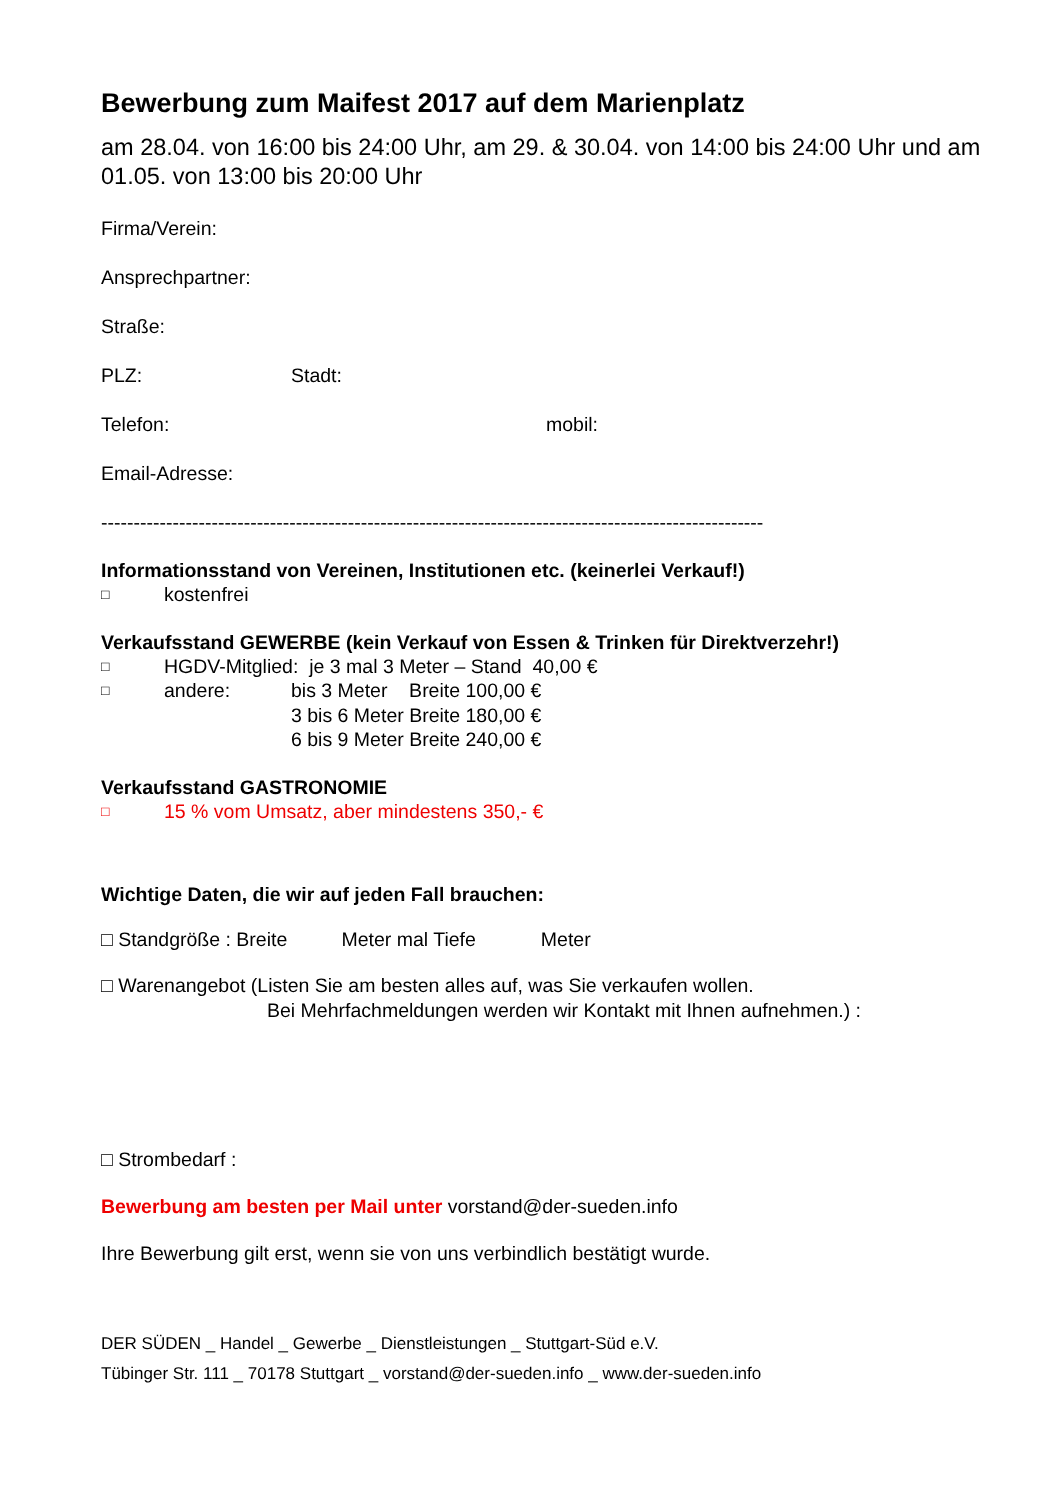Bewerbung zum Maifest 2017 auf dem Marienplatz
am 28.04. von 16:00 bis 24:00 Uhr, am 29. & 30.04. von 14:00 bis 24:00 Uhr und am 01.05. von 13:00 bis 20:00 Uhr
Firma/Verein:
Ansprechpartner:
Straße:
PLZ: Stadt:
Telefon: mobil:
Email-Adresse:
------------------------------------------------------------------------------------------------------
Informationsstand von Vereinen, Institutionen etc. (keinerlei Verkauf!)
□ kostenfrei
Verkaufsstand GEWERBE (kein Verkauf von Essen & Trinken für Direktverzehr!)
□ HGDV-Mitglied: je 3 mal 3 Meter – Stand 40,00 €
□ andere: bis 3 Meter Breite 100,00 €
3 bis 6 Meter Breite 180,00 €
6 bis 9 Meter Breite 240,00 €
Verkaufsstand GASTRONOMIE
□ 15 % vom Umsatz, aber mindestens 350,- €
Wichtige Daten, die wir auf jeden Fall brauchen:
□ Standgröße : Breite Meter mal Tiefe Meter
□ Warenangebot (Listen Sie am besten alles auf, was Sie verkaufen wollen.
Bei Mehrfachmeldungen werden wir Kontakt mit Ihnen aufnehmen.) :
□ Strombedarf :
Bewerbung am besten per Mail unter vorstand@der-sueden.info
Ihre Bewerbung gilt erst, wenn sie von uns verbindlich bestätigt wurde.
DER SÜDEN _ Handel _ Gewerbe _ Dienstleistungen _ Stuttgart-Süd e.V.
Tübinger Str. 111 _ 70178 Stuttgart _ vorstand@der-sueden.info _ www.der-sueden.info